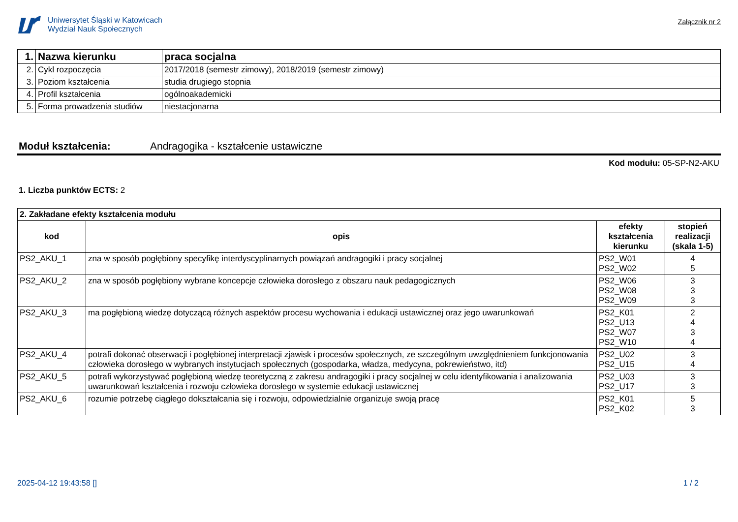Uniwersytet Śląski w Katowicach
Wydział Nauk Społecznych
Załącznik nr 2
| 1. | Nazwa kierunku | praca socjalna |
| 2. | Cykl rozpoczęcia | 2017/2018 (semestr zimowy), 2018/2019 (semestr zimowy) |
| 3. | Poziom kształcenia | studia drugiego stopnia |
| 4. | Profil kształcenia | ogólnoakademicki |
| 5. | Forma prowadzenia studiów | niestacjonarna |
Moduł kształcenia: Andragogika - kształcenie ustawiczne
Kod modułu: 05-SP-N2-AKU
1. Liczba punktów ECTS: 2
| 2. Zakładane efekty kształcenia modułu | | | |
| kod | opis | efekty kształcenia kierunku | stopień realizacji (skala 1-5) |
| PS2_AKU_1 | zna w sposób pogłębiony specyfikę interdyscyplinarnych powiązań andragogiki i pracy socjalnej | PS2_W01 PS2_W02 | 4 5 |
| PS2_AKU_2 | zna w sposób pogłębiony wybrane koncepcje człowieka dorosłego z obszaru nauk pedagogicznych | PS2_W06 PS2_W08 PS2_W09 | 3 3 3 |
| PS2_AKU_3 | ma pogłębioną wiedzę dotyczącą różnych aspektów procesu wychowania i edukacji ustawicznej oraz jego uwarunkowań | PS2_K01 PS2_U13 PS2_W07 PS2_W10 | 2 4 3 4 |
| PS2_AKU_4 | potrafi dokonać obserwacji i pogłębionej interpretacji zjawisk i procesów społecznych, ze szczególnym uwzględnieniem funkcjonowania człowieka dorosłego w wybranych instytucjach społecznych (gospodarka, władza, medycyna, pokrewieństwo, itd) | PS2_U02 PS2_U15 | 3 4 |
| PS2_AKU_5 | potrafi wykorzystywać pogłębioną wiedzę teoretyczną z zakresu andragogiki i pracy socjalnej w celu identyfikowania i analizowania uwarunkowań kształcenia i rozwoju człowieka dorosłego w systemie edukacji ustawicznej | PS2_U03 PS2_U17 | 3 3 |
| PS2_AKU_6 | rozumie potrzebę ciągłego dokształcania się i rozwoju, odpowiedzialnie organizuje swoją pracę | PS2_K01 PS2_K02 | 5 3 |
2025-04-12 19:43:58 [] 1 / 2